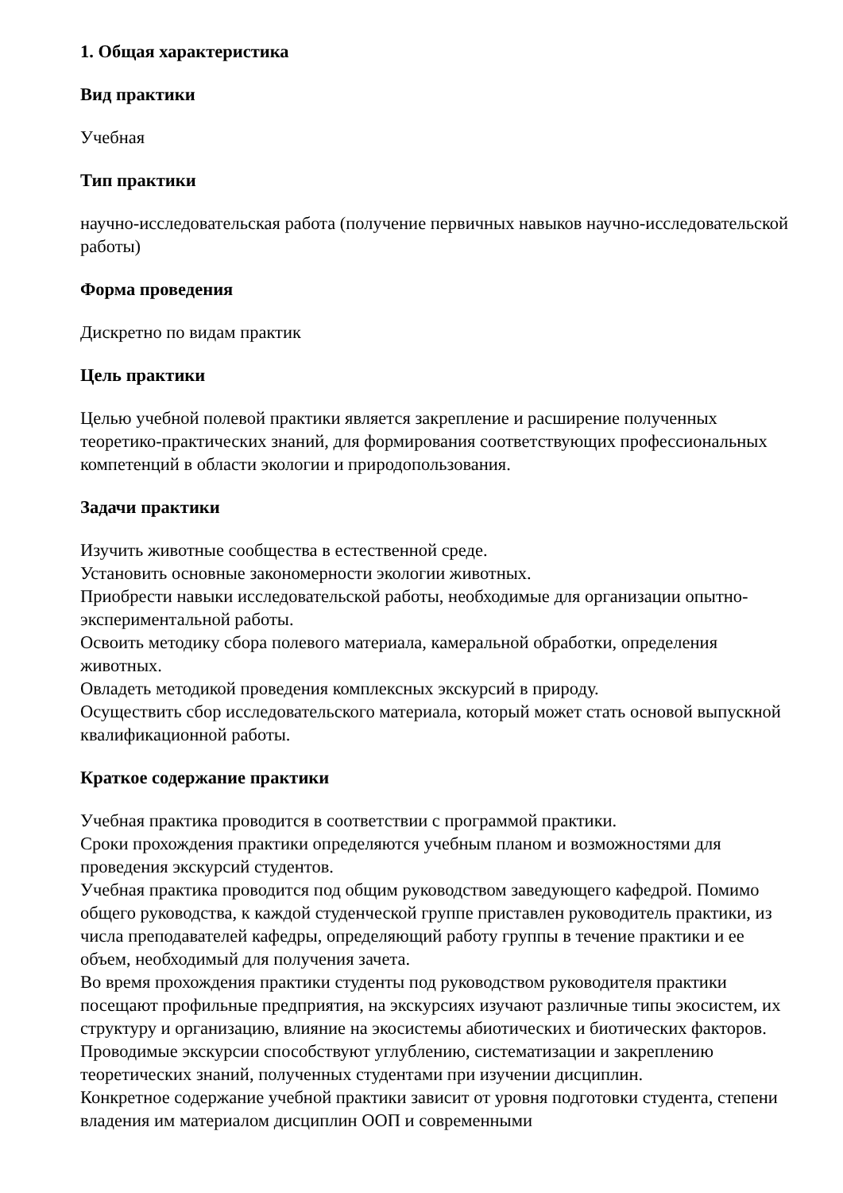1. Общая характеристика
Вид практики
Учебная
Тип практики
научно-исследовательская работа (получение первичных навыков научно-исследовательской работы)
Форма проведения
Дискретно по видам практик
Цель практики
Целью учебной полевой практики является закрепление и расширение полученных теоретико-практических знаний, для формирования соответствующих профессиональных компетенций в области экологии и природопользования.
Задачи практики
Изучить животные сообщества в естественной среде.
Установить основные закономерности экологии животных.
Приобрести навыки исследовательской работы, необходимые для организации опытно-экспериментальной работы.
Освоить методику сбора полевого материала, камеральной обработки, определения животных.
Овладеть методикой проведения комплексных экскурсий в природу.
Осуществить сбор исследовательского материала, который может стать основой выпускной квалификационной работы.
Краткое содержание практики
Учебная практика проводится в соответствии с программой практики.
Сроки прохождения практики определяются учебным планом и возможностями для проведения экскурсий студентов.
Учебная практика проводится под общим руководством заведующего кафедрой. Помимо общего руководства, к каждой студенческой группе приставлен руководитель практики, из числа преподавателей кафедры, определяющий работу группы в течение практики и ее объем, необходимый для получения зачета.
Во время прохождения практики студенты под руководством руководителя практики посещают профильные предприятия, на экскурсиях изучают различные типы экосистем, их структуру и организацию, влияние на экосистемы абиотических и биотических факторов. Проводимые экскурсии способствуют углублению, систематизации и закреплению теоретических знаний, полученных студентами при изучении дисциплин.
Конкретное содержание учебной практики зависит от уровня подготовки студента, степени владения им материалом дисциплин ООП и современными